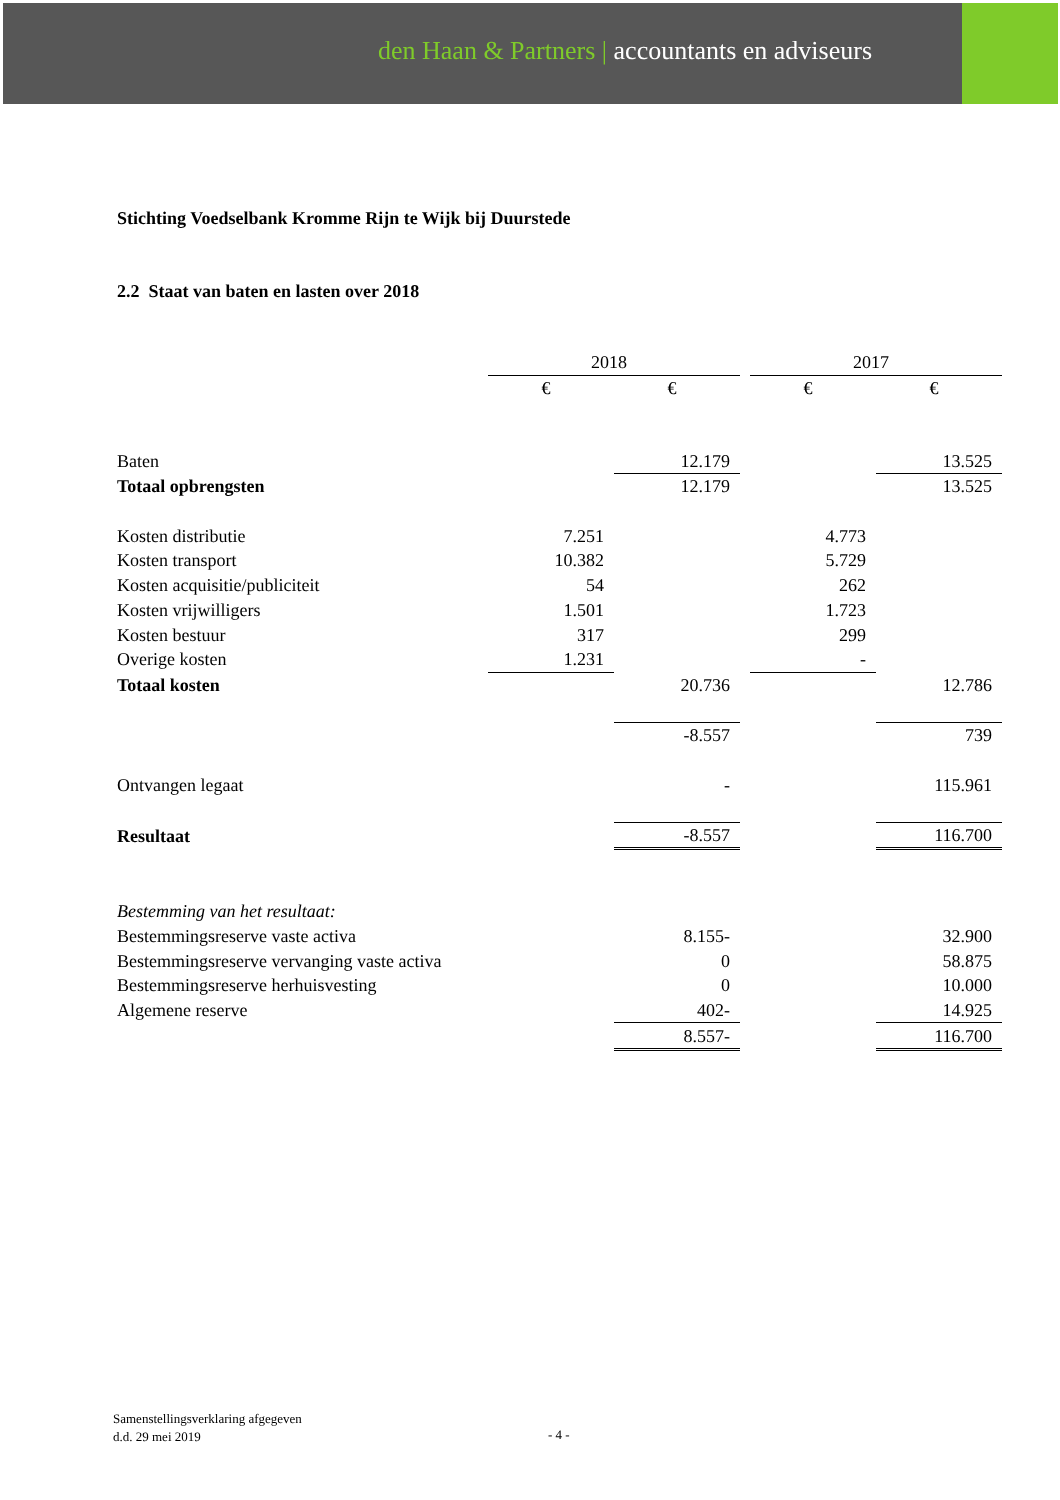den Haan & Partners | accountants en adviseurs
Stichting Voedselbank Kromme Rijn te Wijk bij Duurstede
2.2 Staat van baten en lasten over 2018
| | 2018 | | | 2017 | |
| | € | € | | € | € |
| Baten | | 12.179 | | | 13.525 |
| Totaal opbrengsten | | 12.179 | | | 13.525 |
| Kosten distributie | 7.251 | | | 4.773 | |
| Kosten transport | 10.382 | | | 5.729 | |
| Kosten acquisitie/publiciteit | 54 | | | 262 | |
| Kosten vrijwilligers | 1.501 | | | 1.723 | |
| Kosten bestuur | 317 | | | 299 | |
| Overige kosten | 1.231 | | | - | |
| Totaal kosten | | 20.736 | | | 12.786 |
| | | -8.557 | | | 739 |
| Ontvangen legaat | | - | | | 115.961 |
| Resultaat | | -8.557 | | | 116.700 |
| Bestemming van het resultaat: | | | | | |
| Bestemmingsreserve vaste activa | | 8.155- | | | 32.900 |
| Bestemmingsreserve vervanging vaste activa | | 0 | | | 58.875 |
| Bestemmingsreserve herhuisvesting | | 0 | | | 10.000 |
| Algemene reserve | | 402- | | | 14.925 |
| | | 8.557- | | | 116.700 |
Samenstellingsverklaring afgegeven
d.d. 29 mei 2019
- 4 -